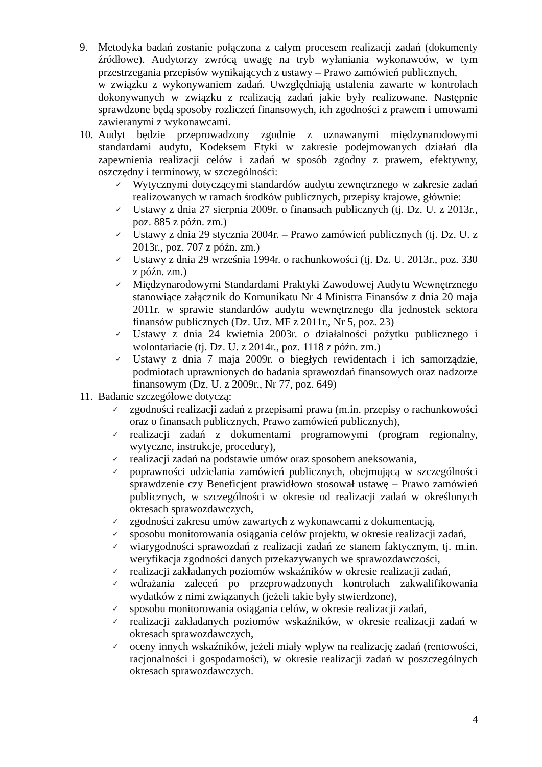9. Metodyka badań zostanie połączona z całym procesem realizacji zadań (dokumenty źródłowe). Audytorzy zwrócą uwagę na tryb wyłaniania wykonawców, w tym przestrzegania przepisów wynikających z ustawy – Prawo zamówień publicznych,
w związku z wykonywaniem zadań. Uwzględniają ustalenia zawarte w kontrolach dokonywanych w związku z realizacją zadań jakie były realizowane. Następnie sprawdzone będą sposoby rozliczeń finansowych, ich zgodności z prawem i umowami zawieranymi z wykonawcami.
10.
Audyt będzie przeprowadzony zgodnie z uznawanymi międzynarodowymi standardami audytu, Kodeksem Etyki w zakresie podejmowanych działań dla zapewnienia realizacji celów i zadań w sposób zgodny z prawem, efektywny, oszczędny i terminowy, w szczególności:
✓
Wytycznymi dotyczącymi standardów audytu zewnętrznego w zakresie zadań realizowanych w ramach środków publicznych, przepisy krajowe, głównie:
✓
Ustawy z dnia 27 sierpnia 2009r. o finansach publicznych (tj. Dz. U. z 2013r., poz. 885 z późn. zm.)
✓
Ustawy z dnia 29 stycznia 2004r. – Prawo zamówień publicznych (tj. Dz. U. z 2013r., poz. 707 z późn. zm.)
✓
Ustawy z dnia 29 września 1994r. o rachunkowości (tj. Dz. U. 2013r., poz. 330 z późn. zm.)
✓
Międzynarodowymi Standardami Praktyki Zawodowej Audytu Wewnętrznego stanowiące załącznik do Komunikatu Nr 4 Ministra Finansów z dnia 20 maja 2011r. w sprawie standardów audytu wewnętrznego dla jednostek sektora finansów publicznych (Dz. Urz. MF z 2011r., Nr 5, poz. 23)
✓
Ustawy z dnia 24 kwietnia 2003r. o działalności pożytku publicznego i wolontariacie (tj. Dz. U. z 2014r., poz. 1118 z późn. zm.)
✓
Ustawy z dnia 7 maja 2009r. o biegłych rewidentach i ich samorządzie, podmiotach uprawnionych do badania sprawozdań finansowych oraz nadzorze finansowym (Dz. U. z 2009r., Nr 77, poz. 649)
11.
Badanie szczegółowe dotyczą:
✓
zgodności realizacji zadań z przepisami prawa (m.in. przepisy o rachunkowości oraz o finansach publicznych, Prawo zamówień publicznych),
✓
realizacji zadań z dokumentami programowymi (program regionalny, wytyczne, instrukcje, procedury),
✓
realizacji zadań na podstawie umów oraz sposobem aneksowania,
✓
poprawności udzielania zamówień publicznych, obejmującą w szczególności sprawdzenie czy Beneficjent prawidłowo stosował ustawę – Prawo zamówień publicznych, w szczególności w okresie od realizacji zadań w określonych okresach sprawozdawczych,
✓
zgodności zakresu umów zawartych z wykonawcami z dokumentacją,
✓
sposobu monitorowania osiągania celów projektu, w okresie realizacji zadań,
✓
wiarygodności sprawozdań z realizacji zadań ze stanem faktycznym, tj. m.in. weryfikacja zgodności danych przekazywanych we sprawozdawczości,
✓
realizacji zakładanych poziomów wskaźników w okresie realizacji zadań,
✓
wdrażania zaleceń po przeprowadzonych kontrolach zakwalifikowania wydatków z nimi związanych (jeżeli takie były stwierdzone),
✓
sposobu monitorowania osiągania celów, w okresie realizacji zadań,
✓
realizacji zakładanych poziomów wskaźników, w okresie realizacji zadań w okresach sprawozdawczych,
✓
oceny innych wskaźników, jeżeli miały wpływ na realizację zadań (rentowości, racjonalności i gospodarności), w okresie realizacji zadań w poszczególnych okresach sprawozdawczych.
4